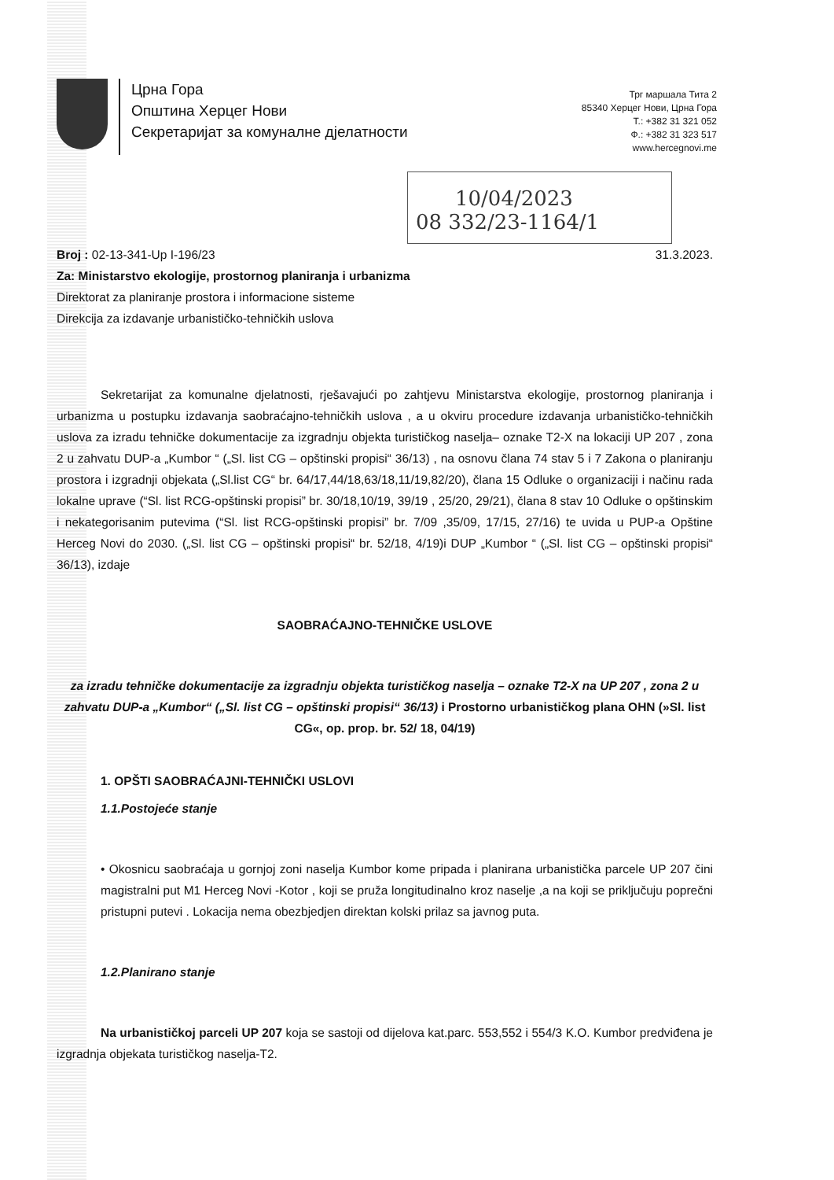Црна Гора
Општина Херцег Нови
Секретаријат за комуналне дјелатности
Трг маршала Тита 2
85340 Херцег Нови, Црна Гора
Т.: +382 31 321 052
Ф.: +382 31 323 517
www.hercegnovi.me
10/04/2023
08 332/23-1164/1
Broj : 02-13-341-Up I-196/23 31.3.2023.
Za: Ministarstvo ekologije, prostornog planiranja i urbanizma
Direktorat za planiranje prostora i informacione sisteme
Direkcija za izdavanje urbanističko-tehničkih uslova
Sekretarijat za komunalne djelatnosti, rješavajući po zahtjevu Ministarstva ekologije, prostornog planiranja i urbanizma u postupku izdavanja saobraćajno-tehničkih uslova , a u okviru procedure izdavanja urbanističko-tehničkih uslova za izradu tehničke dokumentacije za izgradnju objekta turističkog naselja– oznake T2-X na lokaciji UP 207 , zona 2 u zahvatu DUP-a „Kumbor “ („Sl. list CG – opštinski propisi“ 36/13) , na osnovu člana 74 stav 5 i 7 Zakona o planiranju prostora i izgradnji objekata („Sl.list CG“ br. 64/17,44/18,63/18,11/19,82/20), člana 15 Odluke o organizaciji i načinu rada lokalne uprave (“Sl. list RCG-opštinski propisi” br. 30/18,10/19, 39/19 , 25/20, 29/21), člana 8 stav 10 Odluke o opštinskim i nekategorisanim putevima (“Sl. list RCG-opštinski propisi” br. 7/09 ,35/09, 17/15, 27/16) te uvida u PUP-a Opštine Herceg Novi do 2030. („Sl. list CG – opštinski propisi“ br. 52/18, 4/19)i DUP „Kumbor “ („Sl. list CG – opštinski propisi“ 36/13), izdaje
SAOBRAĆAJNO-TEHNIČKE USLOVE
za izradu tehničke dokumentacije za izgradnju objekta turističkog naselja – oznake T2-X na UP 207 , zona 2 u zahvatu DUP-a „Kumbor“ („Sl. list CG – opštinski propisi“ 36/13) i Prostorno urbanističkog plana OHN (»Sl. list CG«, op. prop. br. 52/ 18, 04/19)
1. OPŠTI SAOBRAĆAJNI-TEHNIČKI USLOVI
1.1.Postojeće stanje
• Okosnicu saobraćaja u gornjoj zoni naselja Kumbor kome pripada i planirana urbanistička parcele UP 207 čini magistralni put M1 Herceg Novi -Kotor , koji se pruža longitudinalno kroz naselje ,a na koji se priključuju poprečni pristupni putevi . Lokacija nema obezbjedjen direktan kolski prilaz sa javnog puta.
1.2.Planirano stanje
Na urbanističkoj parceli UP 207 koja se sastoji od dijelova kat.parc. 553,552 i 554/3 K.O. Kumbor predviđena je izgradnja objekata turističkog naselja-T2.